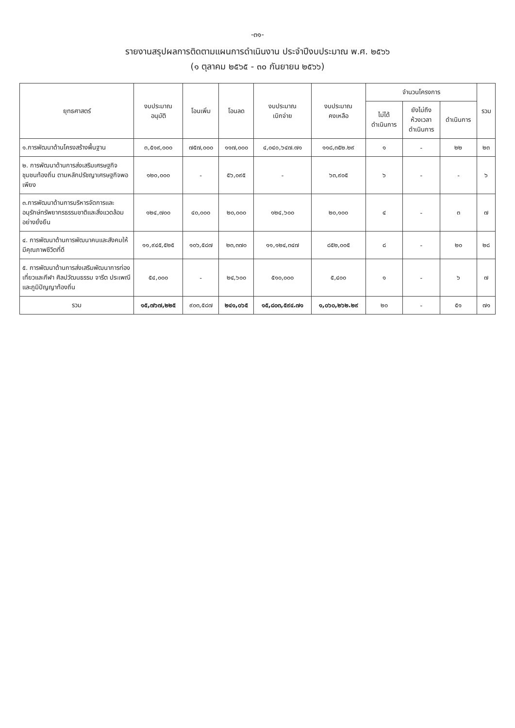-๓๑-
รายงานสรุปผลการติดตามแผนการดำเนินงาน ประจำปีงบประมาณ พ.ศ. ๒๕๖๖
(๑ ตุลาคม ๒๕๖๕ - ๓๐ กันยายน ๒๕๖๖)
| ยุทธศาสตร์ | งบประมาณ อนุมัติ | โอนเพิ่ม | โอนลด | งบประมาณ เบิกจ่าย | งบประมาณ คงเหลือ | จำนวนโครงการ | | | รวม |
| --- | --- | --- | --- | --- | --- | --- | --- | --- | --- |
| | | | | | | ไม่ได้ ดำเนินการ | ยังไม่ถึง ห้วงเวลา ดำเนินการ | ดำเนินการ | |
| ๑.การพัฒนาด้านโครงสร้างพื้นฐาน | ๓,๕๑๙,๐๐๐ | ๗๕๗,๐๐๐ | ๑๑๗,๐๐๐ | ๔,๐๔๐,๖๔๗.๗๑ | ๑๑๘,๓๕๒.๒๙ | ๑ | - | ๒๒ | ๒๓ |
| ๒. การพัฒนาด้านการส่งเสริมเศรษฐกิจชุมชนท้องถิ่น ตามหลักปรัชญาเศรษฐกิจพอเพียง | ๑๒๐,๐๐๐ | - | ๕๖,๐๙๕ | - | ๖๓,๙๐๕ | ๖ | - | - | ๖ |
| ๓.การพัฒนาด้านการบริหารจัดการและอนุรักษ์ทรัพยากรธรรมชาติและสิ่งแวดล้อม อย่างยั่งยืน | ๑๒๔,๗๐๐ | ๔๐,๐๐๐ | ๒๐,๐๐๐ | ๑๒๔,๖๐๐ | ๒๐,๑๐๐ | ๔ | - | ๓ | ๗ |
| ๔. การพัฒนาด้านการพัฒนาคนและสังคมให้มีคุณภาพชีวิตที่ดี | ๑๑,๙๔๕,๕๒๕ | ๑๐๖,๕๘๗ | ๒๓,๓๗๐ | ๑๑,๑๒๔,๓๔๗ | ๘๕๒,๐๐๕ | ๘ | - | ๒๐ | ๒๘ |
| ๕. การพัฒนาด้านการส่งเสริมพัฒนาการท่องเที่ยวและกีฬา ศิลปวัฒนธรรม จารีต ประเพณี และภูมิปัญญาท้องถิ่น | ๕๔,๐๐๐ | - | ๒๔,๖๐๐ | ๕๑๐,๐๐๐ | ๕,๔๐๐ | ๑ | - | ๖ | ๗ |
| รวม | ๑๕,๗๖๗,๒๒๕ | ๙๐๓,๕๘๗ | ๒๔๑,๐๖๕ | ๑๕,๘๐๓,๕๙๔.๗๑ | ๑,๐๖๐,๒๖๒.๒๙ | ๒๐ | - | ๕๑ | ๗๑ |